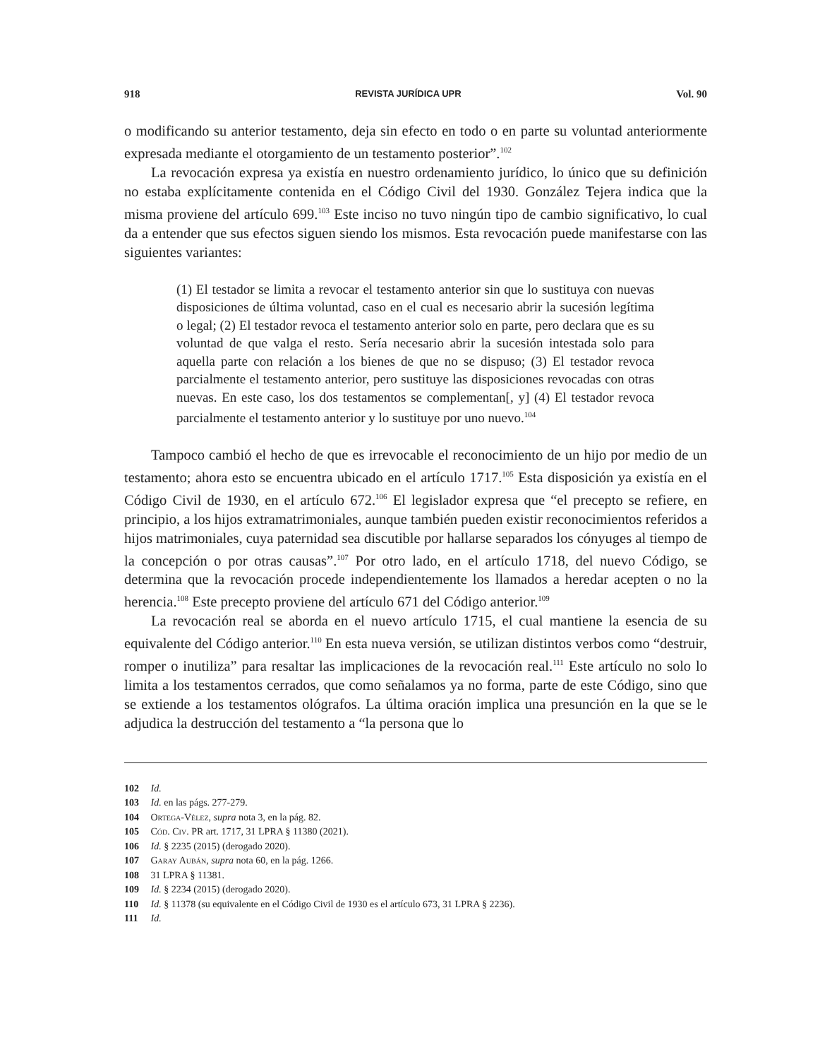918 REVISTA JURÍDICA UPR Vol. 90
o modificando su anterior testamento, deja sin efecto en todo o en parte su voluntad anteriormente expresada mediante el otorgamiento de un testamento posterior”.<sup>102</sup>
La revocación expresa ya existía en nuestro ordenamiento jurídico, lo único que su definición no estaba explícitamente contenida en el Código Civil del 1930. González Tejera indica que la misma proviene del artículo 699.<sup>103</sup> Este inciso no tuvo ningún tipo de cambio significativo, lo cual da a entender que sus efectos siguen siendo los mismos. Esta revocación puede manifestarse con las siguientes variantes:
(1) El testador se limita a revocar el testamento anterior sin que lo sustituya con nuevas disposiciones de última voluntad, caso en el cual es necesario abrir la sucesión legítima o legal; (2) El testador revoca el testamento anterior solo en parte, pero declara que es su voluntad de que valga el resto. Sería necesario abrir la sucesión intestada solo para aquella parte con relación a los bienes de que no se dispuso; (3) El testador revoca parcialmente el testamento anterior, pero sustituye las disposiciones revocadas con otras nuevas. En este caso, los dos testamentos se complementan[, y] (4) El testador revoca parcialmente el testamento anterior y lo sustituye por uno nuevo.<sup>104</sup>
Tampoco cambió el hecho de que es irrevocable el reconocimiento de un hijo por medio de un testamento; ahora esto se encuentra ubicado en el artículo 1717.<sup>105</sup> Esta disposición ya existía en el Código Civil de 1930, en el artículo 672.<sup>106</sup> El legislador expresa que “el precepto se refiere, en principio, a los hijos extramatrimoniales, aunque también pueden existir reconocimientos referidos a hijos matrimoniales, cuya paternidad sea discutible por hallarse separados los cónyuges al tiempo de la concepción o por otras causas”.<sup>107</sup> Por otro lado, en el artículo 1718, del nuevo Código, se determina que la revocación procede independientemente los llamados a heredar acepten o no la herencia.<sup>108</sup> Este precepto proviene del artículo 671 del Código anterior.<sup>109</sup>
La revocación real se aborda en el nuevo artículo 1715, el cual mantiene la esencia de su equivalente del Código anterior.<sup>110</sup> En esta nueva versión, se utilizan distintos verbos como “destruir, romper o inutiliza” para resaltar las implicaciones de la revocación real.<sup>111</sup> Este artículo no solo lo limita a los testamentos cerrados, que como señalamos ya no forma, parte de este Código, sino que se extiende a los testamentos ológrafos. La última oración implica una presunción en la que se le adjudica la destrucción del testamento a “la persona que lo
102 Id.
103 Id. en las págs. 277-279.
104 Ortega-Vélez, supra nota 3, en la pág. 82.
105 Cód. Civ. PR art. 1717, 31 LPRA § 11380 (2021).
106 Id. § 2235 (2015) (derogado 2020).
107 Garay Aubán, supra nota 60, en la pág. 1266.
108 31 LPRA § 11381.
109 Id. § 2234 (2015) (derogado 2020).
110 Id. § 11378 (su equivalente en el Código Civil de 1930 es el artículo 673, 31 LPRA § 2236).
111 Id.